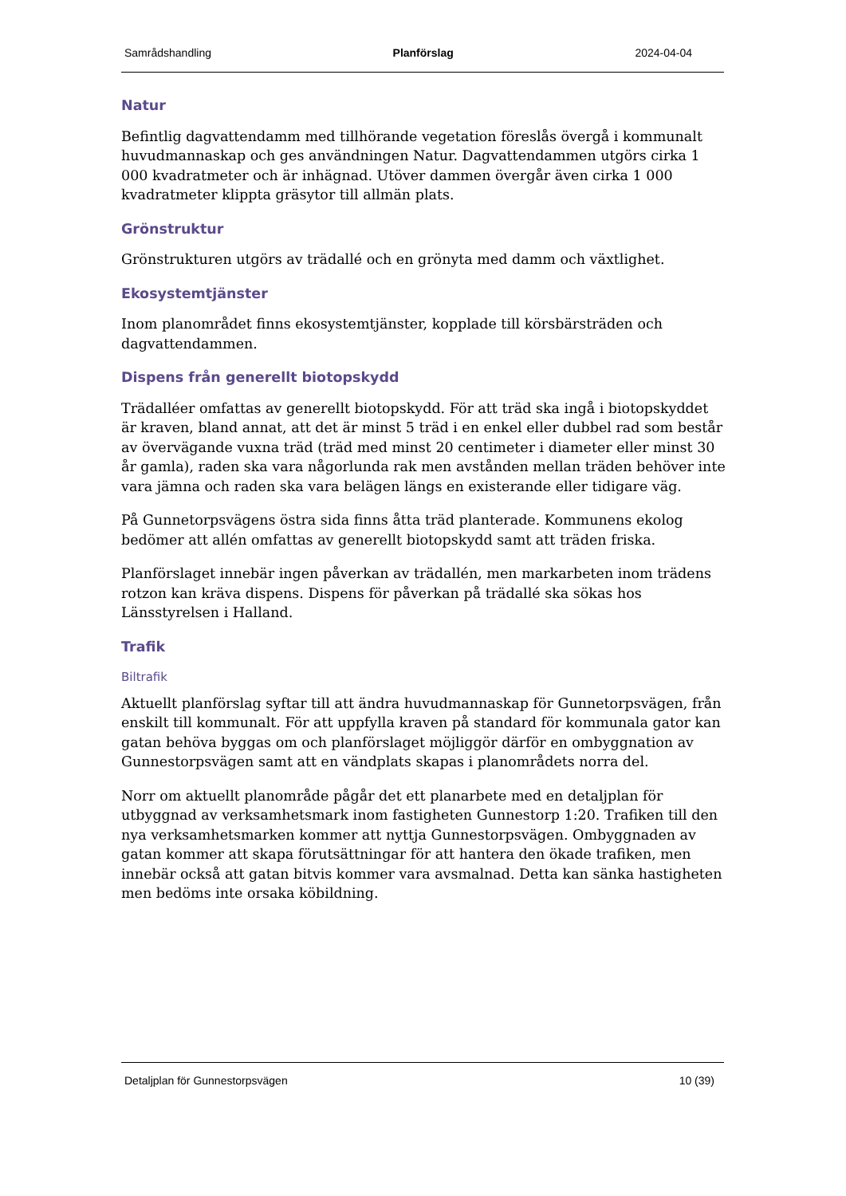Samrådshandling Planförslag 2024-04-04
Natur
Befintlig dagvattendamm med tillhörande vegetation föreslås övergå i kommunalt huvudmannaskap och ges användningen Natur. Dagvattendammen utgörs cirka 1 000 kvadratmeter och är inhägnad. Utöver dammen övergår även cirka 1 000 kvadratmeter klippta gräsytor till allmän plats.
Grönstruktur
Grönstrukturen utgörs av trädallé och en grönyta med damm och växtlighet.
Ekosystemtjänster
Inom planområdet finns ekosystemtjänster, kopplade till körsbärsträden och dagvattendammen.
Dispens från generellt biotopskydd
Trädalléer omfattas av generellt biotopskydd. För att träd ska ingå i biotopskyddet är kraven, bland annat, att det är minst 5 träd i en enkel eller dubbel rad som består av övervägande vuxna träd (träd med minst 20 centimeter i diameter eller minst 30 år gamla), raden ska vara någorlunda rak men avstånden mellan träden behöver inte vara jämna och raden ska vara belägen längs en existerande eller tidigare väg.
På Gunnetorpsvägens östra sida finns åtta träd planterade. Kommunens ekolog bedömer att allén omfattas av generellt biotopskydd samt att träden friska.
Planförslaget innebär ingen påverkan av trädallén, men markarbeten inom trädens rotzon kan kräva dispens. Dispens för påverkan på trädallé ska sökas hos Länsstyrelsen i Halland.
Trafik
Biltrafik
Aktuellt planförslag syftar till att ändra huvudmannaskap för Gunnetorpsvägen, från enskilt till kommunalt. För att uppfylla kraven på standard för kommunala gator kan gatan behöva byggas om och planförslaget möjliggör därför en ombyggnation av Gunnestorpsvägen samt att en vändplats skapas i planområdets norra del.
Norr om aktuellt planområde pågår det ett planarbete med en detaljplan för utbyggnad av verksamhetsmark inom fastigheten Gunnestorp 1:20. Trafiken till den nya verksamhetsmarken kommer att nyttja Gunnestorpsvägen. Ombyggnaden av gatan kommer att skapa förutsättningar för att hantera den ökade trafiken, men innebär också att gatan bitvis kommer vara avsmalnad. Detta kan sänka hastigheten men bedöms inte orsaka köbildning.
Detaljplan för Gunnestorpsvägen 10 (39)